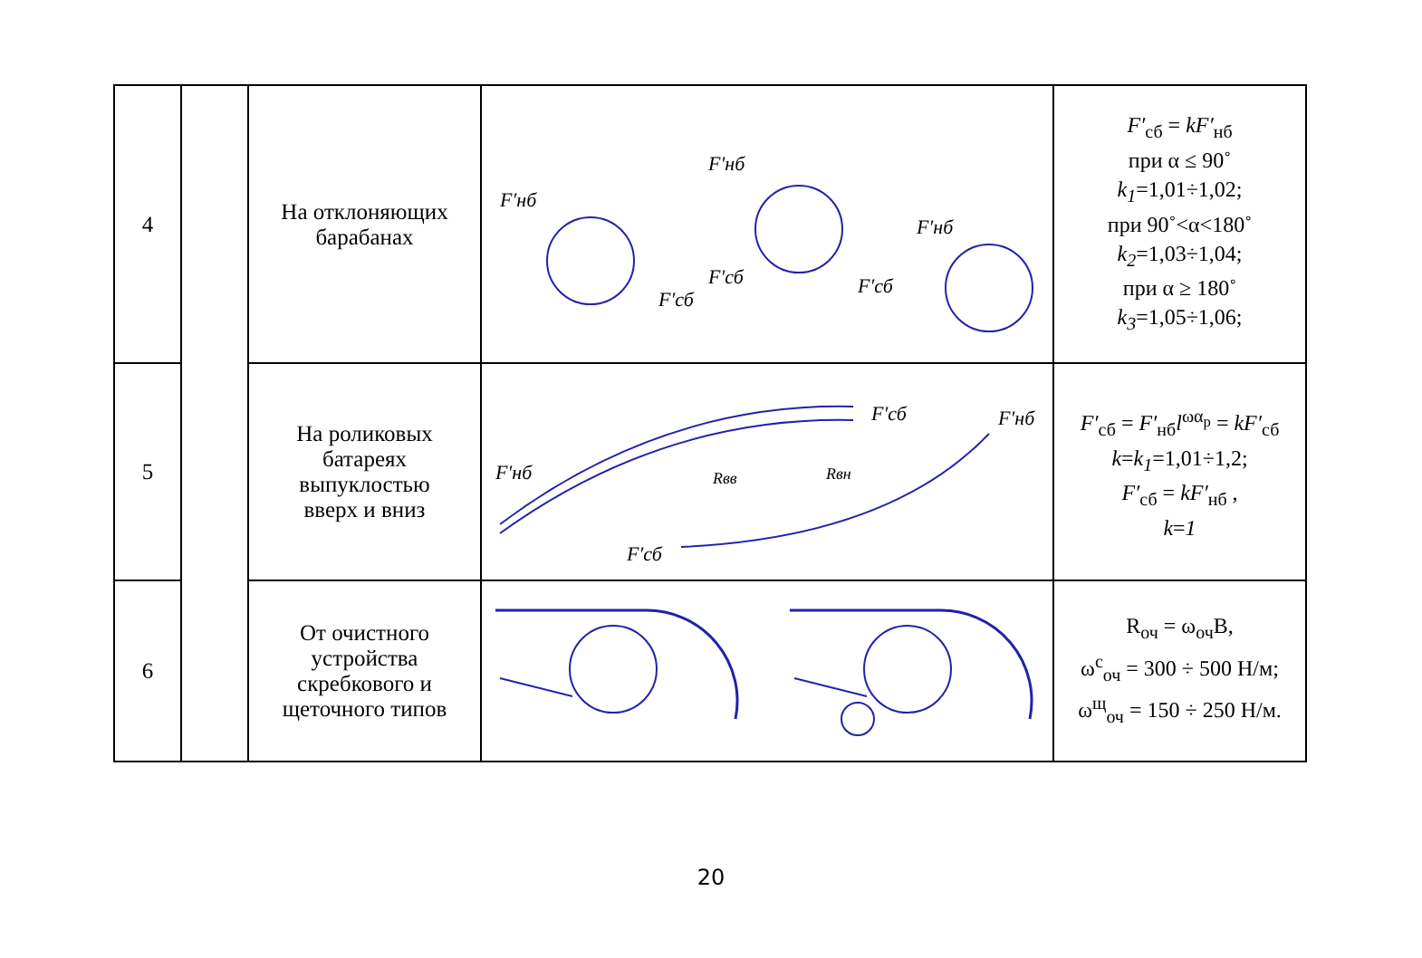| 4 | | На отклоняющих барабанах | F′нб F′нб F′нб F′сб F′сб F′сб | F′<sub>сб</sub> = kF′<sub>нб</sub> при α ≤ 90˚ k<sub>1</sub> =1,01÷1,02; при 90˚<α<180˚ k<sub>2</sub> =1,03÷1,04; при α ≥ 180˚ k<sub>3</sub> =1,05÷1,06; |
| 5 | | На роликовых батареях выпуклостью вверх и вниз | F′сб F′нб F′нб F′сб Rвв Rвн | F′<sub>сб</sub> = F′<sub>нб</sub> l<sup>ωα<sub>p</sub></sup> = kF′<sub>сб</sub> k = k<sub>1</sub> =1,01÷1,2; F′<sub>сб</sub> = kF′<sub>нб</sub> , k = 1 |
| 6 | | От очистного устройства скребкового и щеточного типов | | R<sub>оч</sub> = ω<sub>оч</sub>B, ω<sup>с</sup><sub>оч</sub> = 300 ÷ 500 Н/м; ω<sup>щ</sup><sub>оч</sub> = 150 ÷ 250 Н/м. |
20